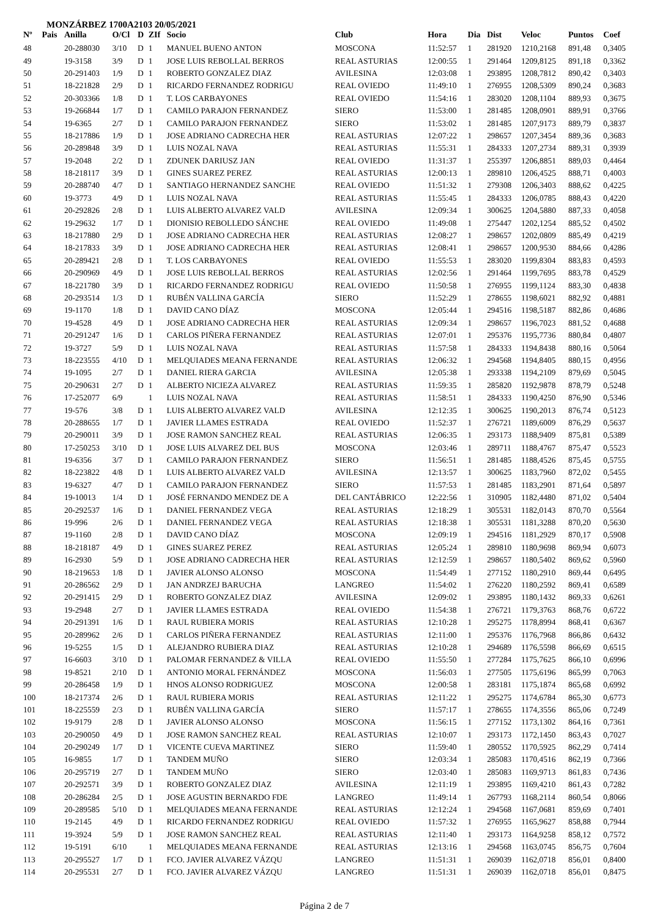MONZÁRBEZ 1700A2103 20/05/2021
| Nº | Pais | Anilla | O/Cl | D | ZIf | Socio | Club | Hora | Dia | Dist | Veloc | Puntos | Coef |
| --- | --- | --- | --- | --- | --- | --- | --- | --- | --- | --- | --- | --- | --- |
| 48 | | 20-288030 | 3/10 | D | 1 | MANUEL BUENO ANTON | MOSCONA | 11:52:57 | 1 | 281920 | 1210,2168 | 891,48 | 0,3405 |
| 49 | | 19-3158 | 3/9 | D | 1 | JOSE LUIS REBOLLAL BERROS | REAL ASTURIAS | 12:00:55 | 1 | 291464 | 1209,8125 | 891,18 | 0,3362 |
| 50 | | 20-291403 | 1/9 | D | 1 | ROBERTO GONZALEZ DIAZ | AVILESINA | 12:03:08 | 1 | 293895 | 1208,7812 | 890,42 | 0,3403 |
| 51 | | 18-221828 | 2/9 | D | 1 | RICARDO FERNANDEZ RODRIGU | REAL OVIEDO | 11:49:10 | 1 | 276955 | 1208,5309 | 890,24 | 0,3683 |
| 52 | | 20-303366 | 1/8 | D | 1 | T. LOS CARBAYONES | REAL OVIEDO | 11:54:16 | 1 | 283020 | 1208,1104 | 889,93 | 0,3675 |
| 53 | | 19-266844 | 1/7 | D | 1 | CAMILO PARAJON FERNANDEZ | SIERO | 11:53:00 | 1 | 281485 | 1208,0901 | 889,91 | 0,3766 |
| 54 | | 19-6365 | 2/7 | D | 1 | CAMILO PARAJON FERNANDEZ | SIERO | 11:53:02 | 1 | 281485 | 1207,9173 | 889,79 | 0,3837 |
| 55 | | 18-217886 | 1/9 | D | 1 | JOSE ADRIANO CADRECHA HER | REAL ASTURIAS | 12:07:22 | 1 | 298657 | 1207,3454 | 889,36 | 0,3683 |
| 56 | | 20-289848 | 3/9 | D | 1 | LUIS NOZAL NAVA | REAL ASTURIAS | 11:55:31 | 1 | 284333 | 1207,2734 | 889,31 | 0,3939 |
| 57 | | 19-2048 | 2/2 | D | 1 | ZDUNEK DARIUSZ JAN | REAL OVIEDO | 11:31:37 | 1 | 255397 | 1206,8851 | 889,03 | 0,4464 |
| 58 | | 18-218117 | 3/9 | D | 1 | GINES SUAREZ PEREZ | REAL ASTURIAS | 12:00:13 | 1 | 289810 | 1206,4525 | 888,71 | 0,4003 |
| 59 | | 20-288740 | 4/7 | D | 1 | SANTIAGO HERNANDEZ SANCHE | REAL OVIEDO | 11:51:32 | 1 | 279308 | 1206,3403 | 888,62 | 0,4225 |
| 60 | | 19-3773 | 4/9 | D | 1 | LUIS NOZAL NAVA | REAL ASTURIAS | 11:55:45 | 1 | 284333 | 1206,0785 | 888,43 | 0,4220 |
| 61 | | 20-292826 | 2/8 | D | 1 | LUIS ALBERTO ALVAREZ VALD | AVILESINA | 12:09:34 | 1 | 300625 | 1204,5880 | 887,33 | 0,4058 |
| 62 | | 19-29632 | 1/7 | D | 1 | DIONISIO REBOLLEDO SÁNCHE | REAL OVIEDO | 11:49:08 | 1 | 275447 | 1202,1254 | 885,52 | 0,4502 |
| 63 | | 18-217880 | 2/9 | D | 1 | JOSE ADRIANO CADRECHA HER | REAL ASTURIAS | 12:08:27 | 1 | 298657 | 1202,0809 | 885,49 | 0,4219 |
| 64 | | 18-217833 | 3/9 | D | 1 | JOSE ADRIANO CADRECHA HER | REAL ASTURIAS | 12:08:41 | 1 | 298657 | 1200,9530 | 884,66 | 0,4286 |
| 65 | | 20-289421 | 2/8 | D | 1 | T. LOS CARBAYONES | REAL OVIEDO | 11:55:53 | 1 | 283020 | 1199,8304 | 883,83 | 0,4593 |
| 66 | | 20-290969 | 4/9 | D | 1 | JOSE LUIS REBOLLAL BERROS | REAL ASTURIAS | 12:02:56 | 1 | 291464 | 1199,7695 | 883,78 | 0,4529 |
| 67 | | 18-221780 | 3/9 | D | 1 | RICARDO FERNANDEZ RODRIGU | REAL OVIEDO | 11:50:58 | 1 | 276955 | 1199,1124 | 883,30 | 0,4838 |
| 68 | | 20-293514 | 1/3 | D | 1 | RUBÉN VALLINA GARCÍA | SIERO | 11:52:29 | 1 | 278655 | 1198,6021 | 882,92 | 0,4881 |
| 69 | | 19-1170 | 1/8 | D | 1 | DAVID CANO DÍAZ | MOSCONA | 12:05:44 | 1 | 294516 | 1198,5187 | 882,86 | 0,4686 |
| 70 | | 19-4528 | 4/9 | D | 1 | JOSE ADRIANO CADRECHA HER | REAL ASTURIAS | 12:09:34 | 1 | 298657 | 1196,7023 | 881,52 | 0,4688 |
| 71 | | 20-291247 | 1/6 | D | 1 | CARLOS PIÑERA FERNANDEZ | REAL ASTURIAS | 12:07:01 | 1 | 295376 | 1195,7736 | 880,84 | 0,4807 |
| 72 | | 19-3727 | 5/9 | D | 1 | LUIS NOZAL NAVA | REAL ASTURIAS | 11:57:58 | 1 | 284333 | 1194,8438 | 880,16 | 0,5064 |
| 73 | | 18-223555 | 4/10 | D | 1 | MELQUIADES MEANA FERNANDE | REAL ASTURIAS | 12:06:32 | 1 | 294568 | 1194,8405 | 880,15 | 0,4956 |
| 74 | | 19-1095 | 2/7 | D | 1 | DANIEL RIERA GARCIA | AVILESINA | 12:05:38 | 1 | 293338 | 1194,2109 | 879,69 | 0,5045 |
| 75 | | 20-290631 | 2/7 | D | 1 | ALBERTO NICIEZA ALVAREZ | REAL ASTURIAS | 11:59:35 | 1 | 285820 | 1192,9878 | 878,79 | 0,5248 |
| 76 | | 17-252077 | 6/9 | | 1 | LUIS NOZAL NAVA | REAL ASTURIAS | 11:58:51 | 1 | 284333 | 1190,4250 | 876,90 | 0,5346 |
| 77 | | 19-576 | 3/8 | D | 1 | LUIS ALBERTO ALVAREZ VALD | AVILESINA | 12:12:35 | 1 | 300625 | 1190,2013 | 876,74 | 0,5123 |
| 78 | | 20-288655 | 1/7 | D | 1 | JAVIER LLAMES ESTRADA | REAL OVIEDO | 11:52:37 | 1 | 276721 | 1189,6009 | 876,29 | 0,5637 |
| 79 | | 20-290011 | 3/9 | D | 1 | JOSE RAMON SANCHEZ REAL | REAL ASTURIAS | 12:06:35 | 1 | 293173 | 1188,9409 | 875,81 | 0,5389 |
| 80 | | 17-250253 | 3/10 | D | 1 | JOSE LUIS ALVAREZ DEL BUS | MOSCONA | 12:03:46 | 1 | 289711 | 1188,4767 | 875,47 | 0,5523 |
| 81 | | 19-6356 | 3/7 | D | 1 | CAMILO PARAJON FERNANDEZ | SIERO | 11:56:51 | 1 | 281485 | 1188,4526 | 875,45 | 0,5755 |
| 82 | | 18-223822 | 4/8 | D | 1 | LUIS ALBERTO ALVAREZ VALD | AVILESINA | 12:13:57 | 1 | 300625 | 1183,7960 | 872,02 | 0,5455 |
| 83 | | 19-6327 | 4/7 | D | 1 | CAMILO PARAJON FERNANDEZ | SIERO | 11:57:53 | 1 | 281485 | 1183,2901 | 871,64 | 0,5897 |
| 84 | | 19-10013 | 1/4 | D | 1 | JOSÉ FERNANDO MENDEZ DE A | DEL CANTÁBRICO | 12:22:56 | 1 | 310905 | 1182,4480 | 871,02 | 0,5404 |
| 85 | | 20-292537 | 1/6 | D | 1 | DANIEL FERNANDEZ VEGA | REAL ASTURIAS | 12:18:29 | 1 | 305531 | 1182,0143 | 870,70 | 0,5564 |
| 86 | | 19-996 | 2/6 | D | 1 | DANIEL FERNANDEZ VEGA | REAL ASTURIAS | 12:18:38 | 1 | 305531 | 1181,3288 | 870,20 | 0,5630 |
| 87 | | 19-1160 | 2/8 | D | 1 | DAVID CANO DÍAZ | MOSCONA | 12:09:19 | 1 | 294516 | 1181,2929 | 870,17 | 0,5908 |
| 88 | | 18-218187 | 4/9 | D | 1 | GINES SUAREZ PEREZ | REAL ASTURIAS | 12:05:24 | 1 | 289810 | 1180,9698 | 869,94 | 0,6073 |
| 89 | | 16-2930 | 5/9 | D | 1 | JOSE ADRIANO CADRECHA HER | REAL ASTURIAS | 12:12:59 | 1 | 298657 | 1180,5402 | 869,62 | 0,5960 |
| 90 | | 18-219653 | 1/8 | D | 1 | JAVIER ALONSO ALONSO | MOSCONA | 11:54:49 | 1 | 277152 | 1180,2910 | 869,44 | 0,6495 |
| 91 | | 20-286562 | 2/9 | D | 1 | JAN ANDRZEJ BARUCHA | LANGREO | 11:54:02 | 1 | 276220 | 1180,2592 | 869,41 | 0,6589 |
| 92 | | 20-291415 | 2/9 | D | 1 | ROBERTO GONZALEZ DIAZ | AVILESINA | 12:09:02 | 1 | 293895 | 1180,1432 | 869,33 | 0,6261 |
| 93 | | 19-2948 | 2/7 | D | 1 | JAVIER LLAMES ESTRADA | REAL OVIEDO | 11:54:38 | 1 | 276721 | 1179,3763 | 868,76 | 0,6722 |
| 94 | | 20-291391 | 1/6 | D | 1 | RAUL RUBIERA MORIS | REAL ASTURIAS | 12:10:28 | 1 | 295275 | 1178,8994 | 868,41 | 0,6367 |
| 95 | | 20-289962 | 2/6 | D | 1 | CARLOS PIÑERA FERNANDEZ | REAL ASTURIAS | 12:11:00 | 1 | 295376 | 1176,7968 | 866,86 | 0,6432 |
| 96 | | 19-5255 | 1/5 | D | 1 | ALEJANDRO RUBIERA DIAZ | REAL ASTURIAS | 12:10:28 | 1 | 294689 | 1176,5598 | 866,69 | 0,6515 |
| 97 | | 16-6603 | 3/10 | D | 1 | PALOMAR FERNANDEZ & VILLA | REAL OVIEDO | 11:55:50 | 1 | 277284 | 1175,7625 | 866,10 | 0,6996 |
| 98 | | 19-8521 | 2/10 | D | 1 | ANTONIO MORAL FERNÁNDEZ | MOSCONA | 11:56:03 | 1 | 277505 | 1175,6196 | 865,99 | 0,7063 |
| 99 | | 20-286458 | 1/9 | D | 1 | HNOS ALONSO RODRIGUEZ | MOSCONA | 12:00:58 | 1 | 283181 | 1175,1874 | 865,68 | 0,6992 |
| 100 | | 18-217374 | 2/6 | D | 1 | RAUL RUBIERA MORIS | REAL ASTURIAS | 12:11:22 | 1 | 295275 | 1174,6784 | 865,30 | 0,6773 |
| 101 | | 18-225559 | 2/3 | D | 1 | RUBÉN VALLINA GARCÍA | SIERO | 11:57:17 | 1 | 278655 | 1174,3556 | 865,06 | 0,7249 |
| 102 | | 19-9179 | 2/8 | D | 1 | JAVIER ALONSO ALONSO | MOSCONA | 11:56:15 | 1 | 277152 | 1173,1302 | 864,16 | 0,7361 |
| 103 | | 20-290050 | 4/9 | D | 1 | JOSE RAMON SANCHEZ REAL | REAL ASTURIAS | 12:10:07 | 1 | 293173 | 1172,1450 | 863,43 | 0,7027 |
| 104 | | 20-290249 | 1/7 | D | 1 | VICENTE CUEVA MARTINEZ | SIERO | 11:59:40 | 1 | 280552 | 1170,5925 | 862,29 | 0,7414 |
| 105 | | 16-9855 | 1/7 | D | 1 | TANDEM MUÑO | SIERO | 12:03:34 | 1 | 285083 | 1170,4516 | 862,19 | 0,7366 |
| 106 | | 20-295719 | 2/7 | D | 1 | TANDEM MUÑO | SIERO | 12:03:40 | 1 | 285083 | 1169,9713 | 861,83 | 0,7436 |
| 107 | | 20-292571 | 3/9 | D | 1 | ROBERTO GONZALEZ DIAZ | AVILESINA | 12:11:19 | 1 | 293895 | 1169,4210 | 861,43 | 0,7282 |
| 108 | | 20-286284 | 2/5 | D | 1 | JOSE AGUSTIN BERNARDO FDE | LANGREO | 11:49:14 | 1 | 267793 | 1168,2114 | 860,54 | 0,8066 |
| 109 | | 20-289585 | 5/10 | D | 1 | MELQUIADES MEANA FERNANDE | REAL ASTURIAS | 12:12:24 | 1 | 294568 | 1167,0681 | 859,69 | 0,7401 |
| 110 | | 19-2145 | 4/9 | D | 1 | RICARDO FERNANDEZ RODRIGU | REAL OVIEDO | 11:57:32 | 1 | 276955 | 1165,9627 | 858,88 | 0,7944 |
| 111 | | 19-3924 | 5/9 | D | 1 | JOSE RAMON SANCHEZ REAL | REAL ASTURIAS | 12:11:40 | 1 | 293173 | 1164,9258 | 858,12 | 0,7572 |
| 112 | | 19-5191 | 6/10 | | 1 | MELQUIADES MEANA FERNANDE | REAL ASTURIAS | 12:13:16 | 1 | 294568 | 1163,0745 | 856,75 | 0,7604 |
| 113 | | 20-295527 | 1/7 | D | 1 | FCO. JAVIER ALVAREZ VÁZQU | LANGREO | 11:51:31 | 1 | 269039 | 1162,0718 | 856,01 | 0,8400 |
| 114 | | 20-295531 | 2/7 | D | 1 | FCO. JAVIER ALVAREZ VÁZQU | LANGREO | 11:51:31 | 1 | 269039 | 1162,0718 | 856,01 | 0,8475 |
Página 2 de 7